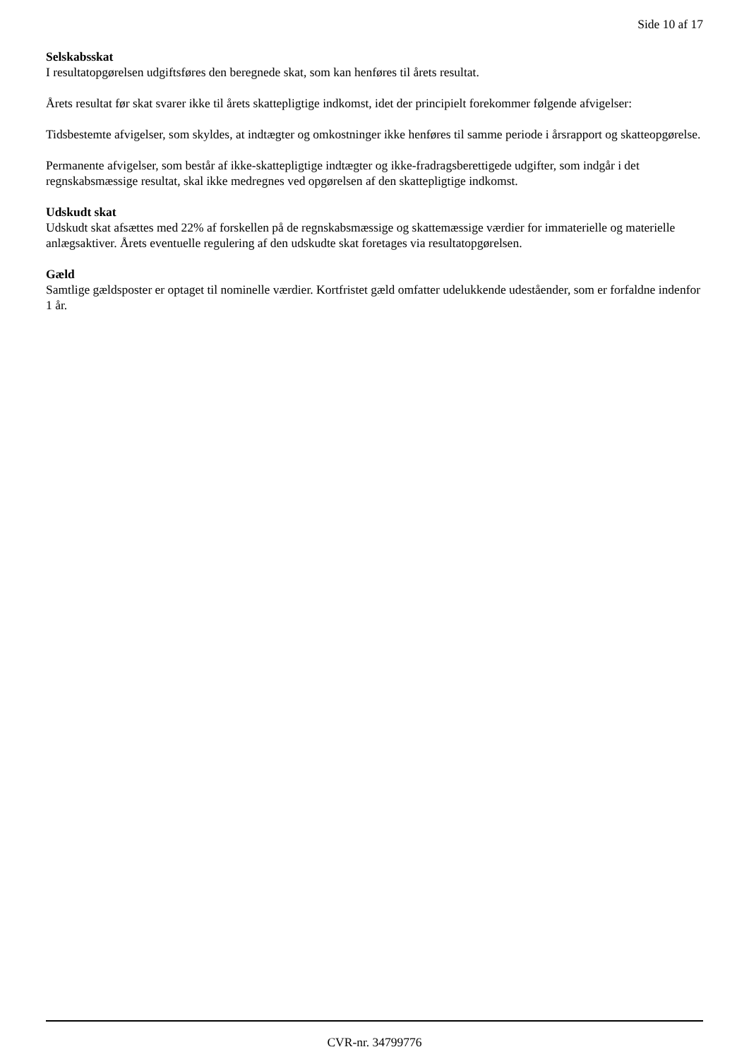Side 10 af 17
Selskabsskat
I resultatopgørelsen udgiftsføres den beregnede skat, som kan henføres til årets resultat.
Årets resultat før skat svarer ikke til årets skattepligtige indkomst, idet der principielt forekommer følgende afvigelser:
Tidsbestemte afvigelser, som skyldes, at indtægter og omkostninger ikke henføres til samme periode i årsrapport og skatteopgørelse.
Permanente afvigelser, som består af ikke-skattepligtige indtægter og ikke-fradragsberettigede udgifter, som indgår i det regnskabsmæssige resultat, skal ikke medregnes ved opgørelsen af den skattepligtige indkomst.
Udskudt skat
Udskudt skat afsættes med 22% af forskellen på de regnskabsmæssige og skattemæssige værdier for immaterielle og materielle anlægsaktiver. Årets eventuelle regulering af den udskudte skat foretages via resultatopgørelsen.
Gæld
Samtlige gældsposter er optaget til nominelle værdier. Kortfristet gæld omfatter udelukkende udeståender, som er forfaldne indenfor 1 år.
CVR-nr. 34799776